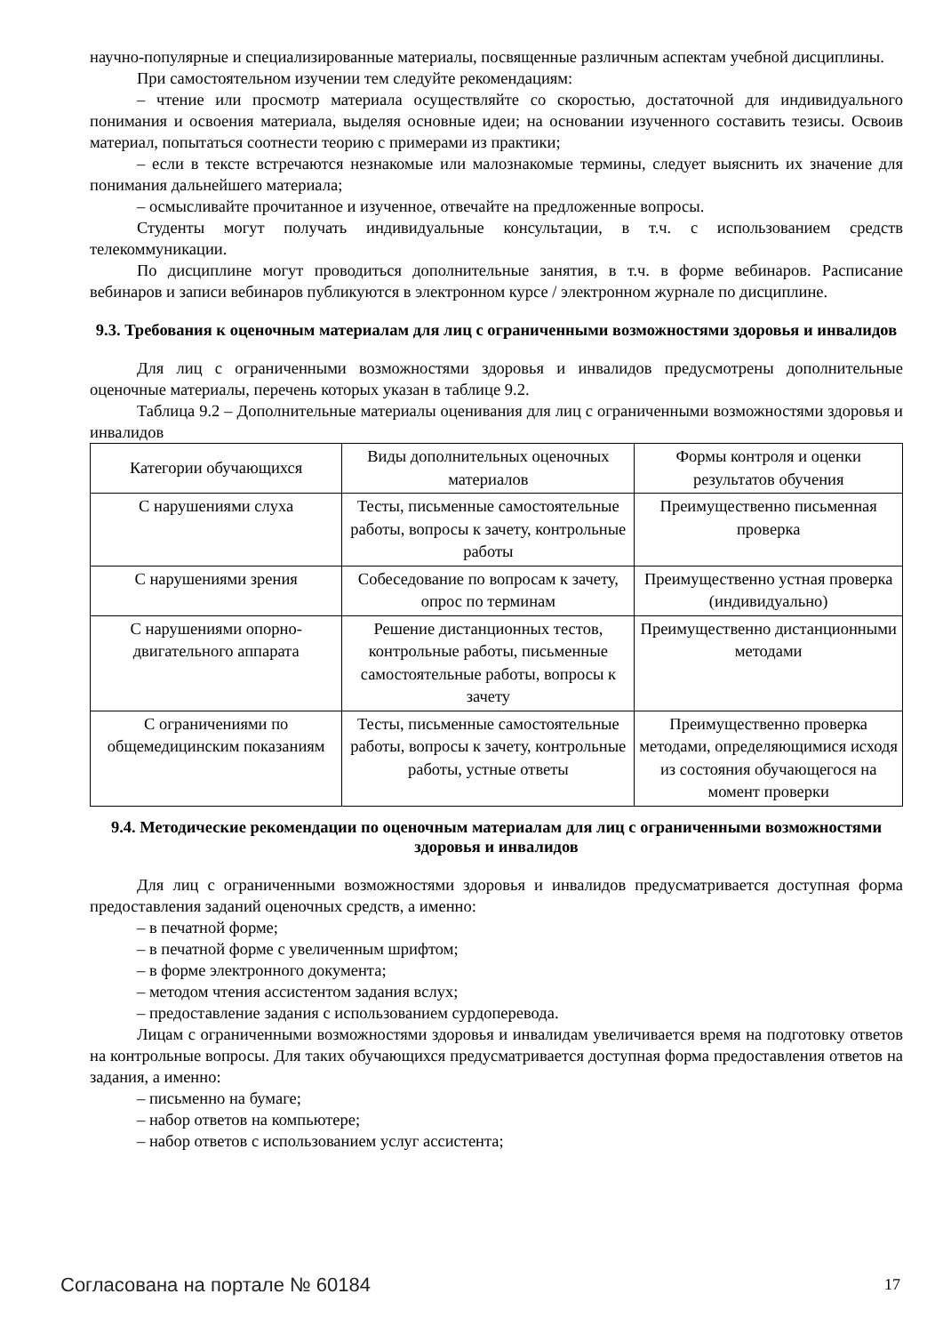научно-популярные и специализированные материалы, посвященные различным аспектам учебной дисциплины.
При самостоятельном изучении тем следуйте рекомендациям:
– чтение или просмотр материала осуществляйте со скоростью, достаточной для индивидуального понимания и освоения материала, выделяя основные идеи; на основании изученного составить тезисы. Освоив материал, попытаться соотнести теорию с примерами из практики;
– если в тексте встречаются незнакомые или малознакомые термины, следует выяснить их значение для понимания дальнейшего материала;
– осмысливайте прочитанное и изученное, отвечайте на предложенные вопросы.
Студенты могут получать индивидуальные консультации, в т.ч. с использованием средств телекоммуникации.
По дисциплине могут проводиться дополнительные занятия, в т.ч. в форме вебинаров. Расписание вебинаров и записи вебинаров публикуются в электронном курсе / электронном журнале по дисциплине.
9.3. Требования к оценочным материалам для лиц с ограниченными возможностями здоровья и инвалидов
Для лиц с ограниченными возможностями здоровья и инвалидов предусмотрены дополнительные оценочные материалы, перечень которых указан в таблице 9.2.
Таблица 9.2 – Дополнительные материалы оценивания для лиц с ограниченными возможностями здоровья и инвалидов
| Категории обучающихся | Виды дополнительных оценочных материалов | Формы контроля и оценки результатов обучения |
| С нарушениями слуха | Тесты, письменные самостоятельные работы, вопросы к зачету, контрольные работы | Преимущественно письменная проверка |
| С нарушениями зрения | Собеседование по вопросам к зачету, опрос по терминам | Преимущественно устная проверка (индивидуально) |
| С нарушениями опорно-двигательного аппарата | Решение дистанционных тестов, контрольные работы, письменные самостоятельные работы, вопросы к зачету | Преимущественно дистанционными методами |
| С ограничениями по общемедицинским показаниям | Тесты, письменные самостоятельные работы, вопросы к зачету, контрольные работы, устные ответы | Преимущественно проверка методами, определяющимися исходя из состояния обучающегося на момент проверки |
9.4. Методические рекомендации по оценочным материалам для лиц с ограниченными возможностями здоровья и инвалидов
Для лиц с ограниченными возможностями здоровья и инвалидов предусматривается доступная форма предоставления заданий оценочных средств, а именно:
– в печатной форме;
– в печатной форме с увеличенным шрифтом;
– в форме электронного документа;
– методом чтения ассистентом задания вслух;
– предоставление задания с использованием сурдоперевода.
Лицам с ограниченными возможностями здоровья и инвалидам увеличивается время на подготовку ответов на контрольные вопросы. Для таких обучающихся предусматривается доступная форма предоставления ответов на задания, а именно:
– письменно на бумаге;
– набор ответов на компьютере;
– набор ответов с использованием услуг ассистента;
Согласована на портале № 60184 17